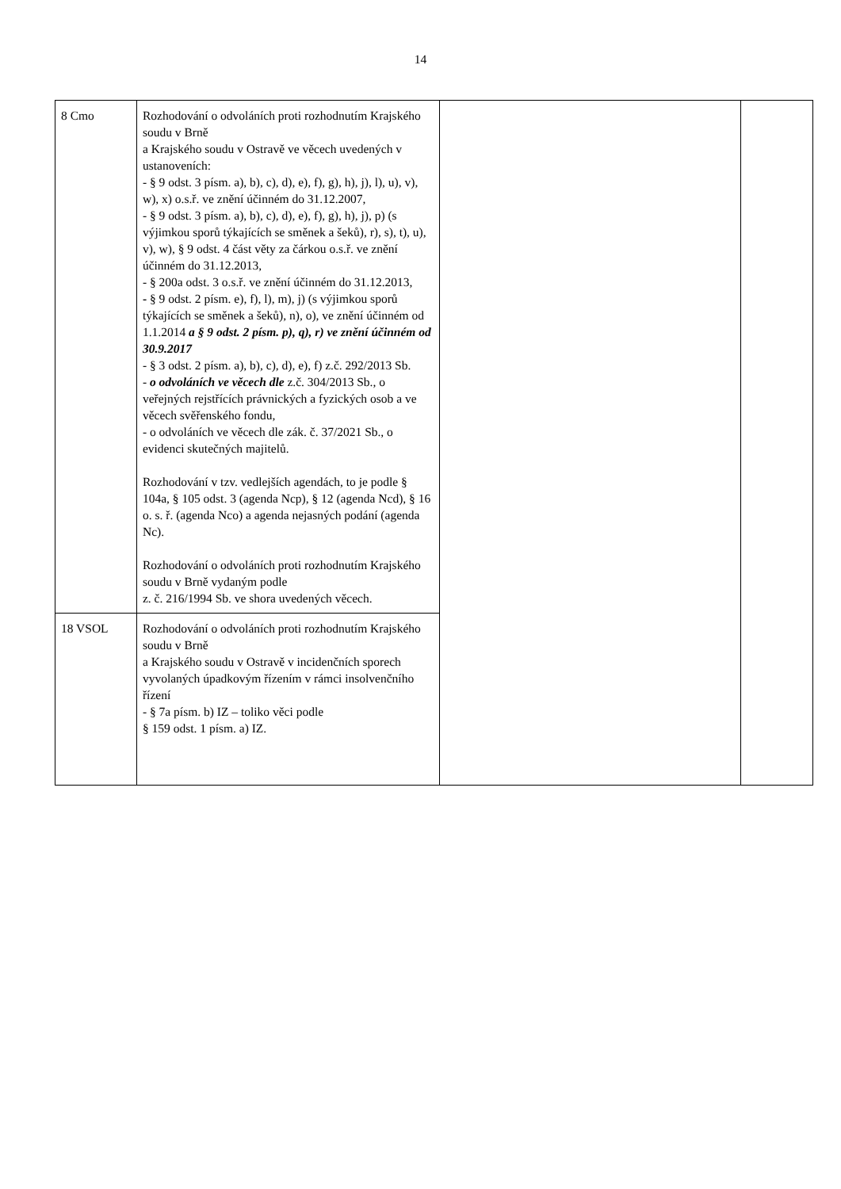14
| 8 Cmo | Rozhodování o odvoláních proti rozhodnutím Krajského soudu v Brně a Krajského soudu v Ostravě ve věcech uvedených v ustanoveních: - § 9 odst. 3 písm. a), b), c), d), e), f), g), h), j), l), u), v), w), x) o.s.ř. ve znění účinném do 31.12.2007, - § 9 odst. 3 písm. a), b), c), d), e), f), g), h), j), p) (s výjimkou sporů týkajících se směnek a šeků), r), s), t), u), v), w), § 9 odst. 4 část věty za čárkou o.s.ř. ve znění účinném do 31.12.2013, - § 200a odst. 3 o.s.ř. ve znění účinném do 31.12.2013, - § 9 odst. 2 písm. e), f), l), m), j) (s výjimkou sporů týkajících se směnek a šeků), n), o), ve znění účinném od 1.1.2014 a § 9 odst. 2 písm. p), q), r) ve znění účinném od 30.9.2017 - § 3 odst. 2 písm. a), b), c), d), e), f) z.č. 292/2013 Sb. - o odvoláních ve věcech dle z.č. 304/2013 Sb., o veřejných rejstřících právnických a fyzických osob a ve věcech svěřenského fondu, - o odvoláních ve věcech dle zák. č. 37/2021 Sb., o evidenci skutečných majitelů. Rozhodování v tzv. vedlejších agendách, to je podle § 104a, § 105 odst. 3 (agenda Ncp), § 12 (agenda Ncd), § 16 o. s. ř. (agenda Nco) a agenda nejasných podání (agenda Nc). Rozhodování o odvoláních proti rozhodnutím Krajského soudu v Brně vydaným podle z. č. 216/1994 Sb. ve shora uvedených věcech. | | |
| 18 VSOL | Rozhodování o odvoláních proti rozhodnutím Krajského soudu v Brně a Krajského soudu v Ostravě v incidenčních sporech vyvolaných úpadkovým řízením v rámci insolvenčního řízení - § 7a písm. b) IZ – toliko věci podle § 159 odst. 1 písm. a) IZ. | | |